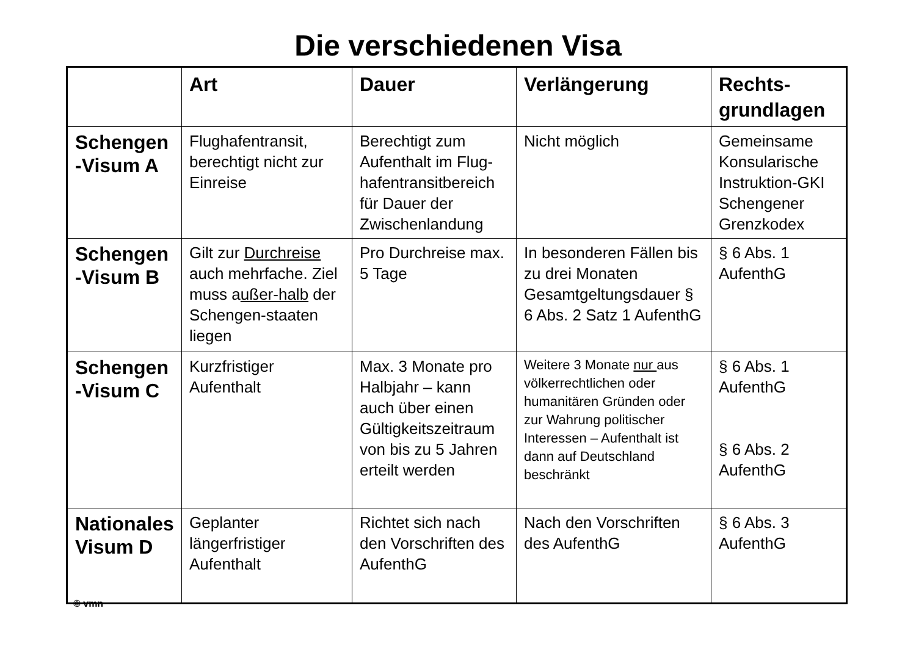Die verschiedenen Visa
| | Art | Dauer | Verlängerung | Rechts- grundlagen |
| --- | --- | --- | --- | --- |
| Schengen -Visum A | Flughafentransit, berechtigt nicht zur Einreise | Berechtigt zum Aufenthalt im Flug-hafentransitbereich für Dauer der Zwischenlandung | Nicht möglich | Gemeinsame Konsularische Instruktion-GKI Schengener Grenzkodex |
| Schengen -Visum B | Gilt zur Durchreise auch mehrfache. Ziel muss a ußer-halb der Schengen-staaten liegen | Pro Durchreise max. 5 Tage | In besonderen Fällen bis zu drei Monaten Gesamtgeltungsdauer § 6 Abs. 2 Satz 1 AufenthG | § 6 Abs. 1 AufenthG |
| Schengen -Visum C | Kurzfristiger Aufenthalt | Max. 3 Monate pro Halbjahr – kann auch über einen Gültigkeitszeitraum von bis zu 5 Jahren erteilt werden | Weitere 3 Monate nur aus völkerrechtlichen oder humanitären Gründen oder zur Wahrung politischer Interessen – Aufenthalt ist dann auf Deutschland beschränkt | § 6 Abs. 1 AufenthG § 6 Abs. 2 AufenthG |
| Nationales Visum D | Geplanter längerfristiger Aufenthalt | Richtet sich nach den Vorschriften des AufenthG | Nach den Vorschriften des AufenthG | § 6 Abs. 3 AufenthG |
© vmn